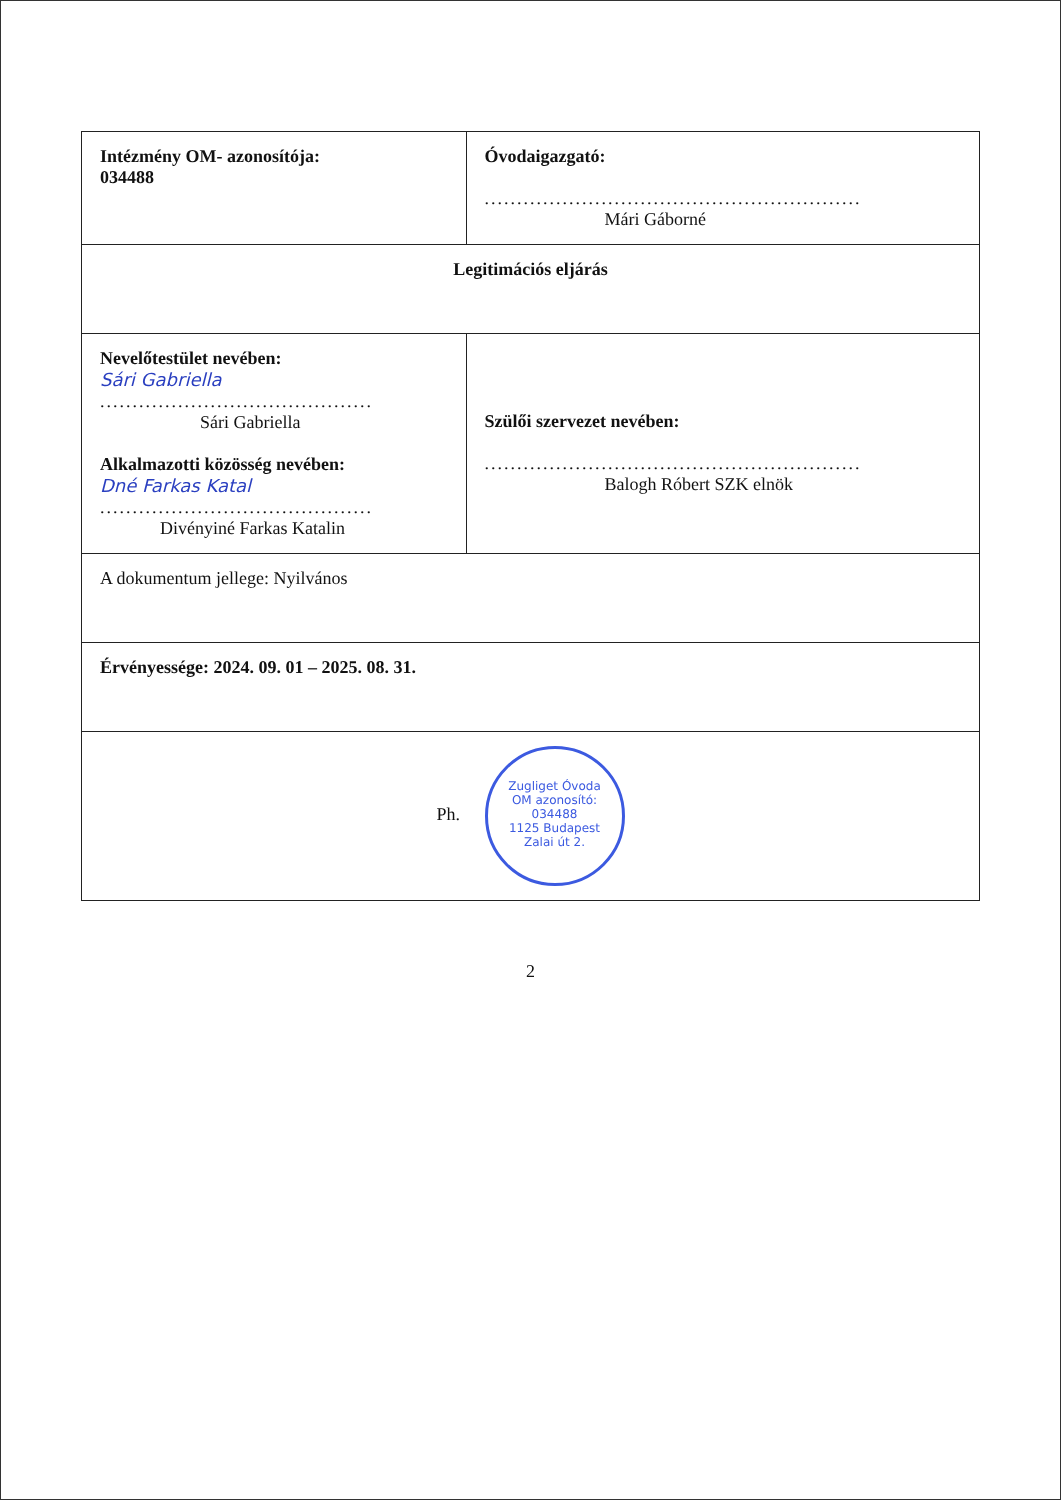| Intézmény OM- azonosítója: 034488 | Óvodaigazgató: .......................................................... Mári Gáborné |
| Legitimációs eljárás | |
| Nevelőtestület nevében: Sári Gabriella .......................................... Sári Gabriella Alkalmazotti közösség nevében: Dné Farkas Katal .......................................... Divényiné Farkas Katalin | Szülői szervezet nevében: .......................................................... Balogh Róbert SZK elnök |
| A dokumentum jellege: Nyilvános | |
| Érvényessége: 2024. 09. 01 – 2025. 08. 31. | |
| Ph. Zugliget Óvoda OM azonosító: 034488 1125 Budapest Zalai út 2. | |
2